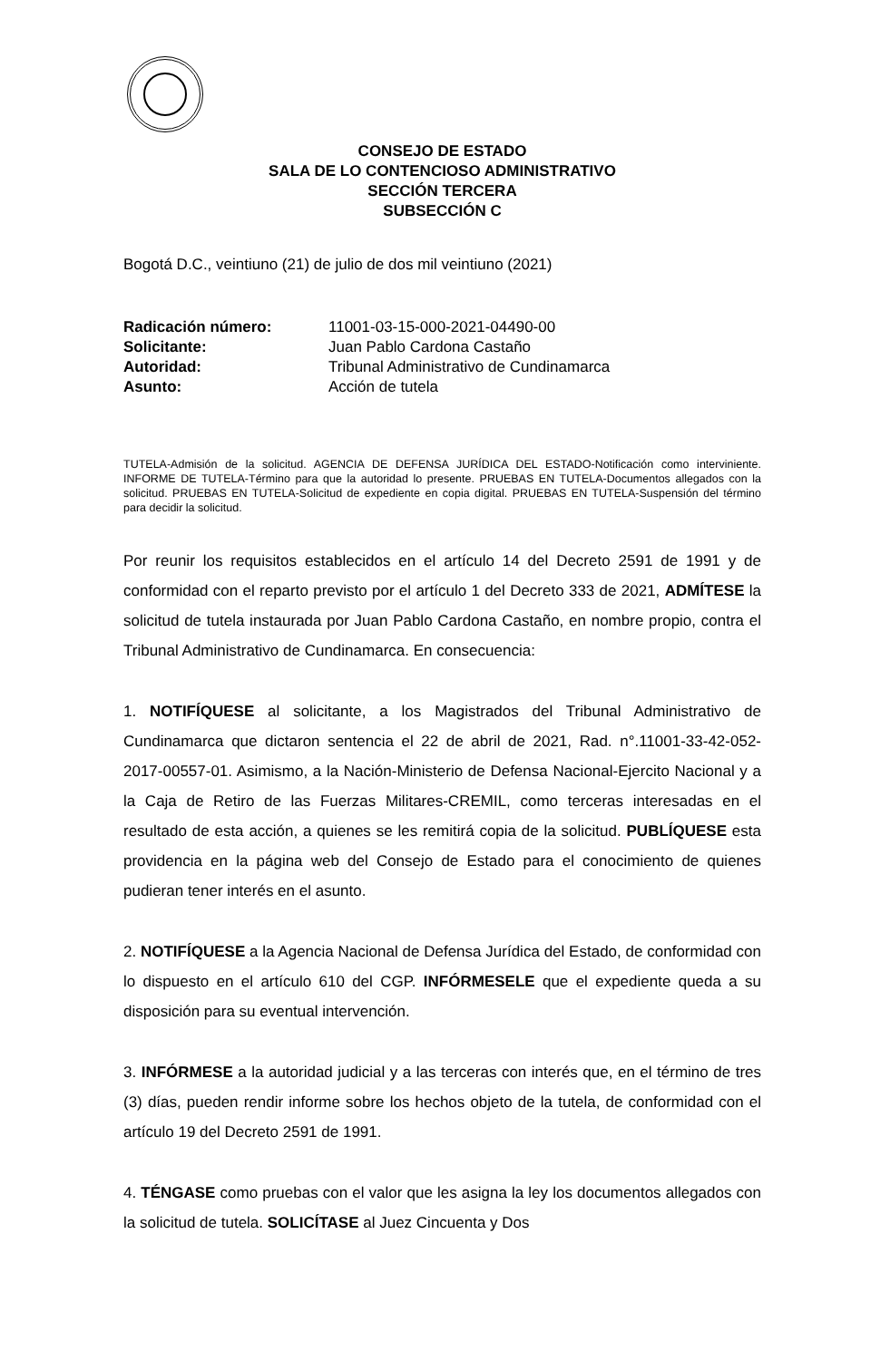CONSEJO DE ESTADO
SALA DE LO CONTENCIOSO ADMINISTRATIVO
SECCIÓN TERCERA
SUBSECCIÓN C
Bogotá D.C., veintiuno (21) de julio de dos mil veintiuno (2021)
| Radicación número: | 11001-03-15-000-2021-04490-00 |
| Solicitante: | Juan Pablo Cardona Castaño |
| Autoridad: | Tribunal Administrativo de Cundinamarca |
| Asunto: | Acción de tutela |
TUTELA-Admisión de la solicitud. AGENCIA DE DEFENSA JURÍDICA DEL ESTADO-Notificación como interviniente. INFORME DE TUTELA-Término para que la autoridad lo presente. PRUEBAS EN TUTELA-Documentos allegados con la solicitud. PRUEBAS EN TUTELA-Solicitud de expediente en copia digital. PRUEBAS EN TUTELA-Suspensión del término para decidir la solicitud.
Por reunir los requisitos establecidos en el artículo 14 del Decreto 2591 de 1991 y de conformidad con el reparto previsto por el artículo 1 del Decreto 333 de 2021, ADMÍTESE la solicitud de tutela instaurada por Juan Pablo Cardona Castaño, en nombre propio, contra el Tribunal Administrativo de Cundinamarca. En consecuencia:
1. NOTIFÍQUESE al solicitante, a los Magistrados del Tribunal Administrativo de Cundinamarca que dictaron sentencia el 22 de abril de 2021, Rad. n°.11001-33-42-052-2017-00557-01. Asimismo, a la Nación-Ministerio de Defensa Nacional-Ejercito Nacional y a la Caja de Retiro de las Fuerzas Militares-CREMIL, como terceras interesadas en el resultado de esta acción, a quienes se les remitirá copia de la solicitud. PUBLÍQUESE esta providencia en la página web del Consejo de Estado para el conocimiento de quienes pudieran tener interés en el asunto.
2. NOTIFÍQUESE a la Agencia Nacional de Defensa Jurídica del Estado, de conformidad con lo dispuesto en el artículo 610 del CGP. INFÓRMESELE que el expediente queda a su disposición para su eventual intervención.
3. INFÓRMESE a la autoridad judicial y a las terceras con interés que, en el término de tres (3) días, pueden rendir informe sobre los hechos objeto de la tutela, de conformidad con el artículo 19 del Decreto 2591 de 1991.
4. TÉNGASE como pruebas con el valor que les asigna la ley los documentos allegados con la solicitud de tutela. SOLICÍTASE al Juez Cincuenta y Dos